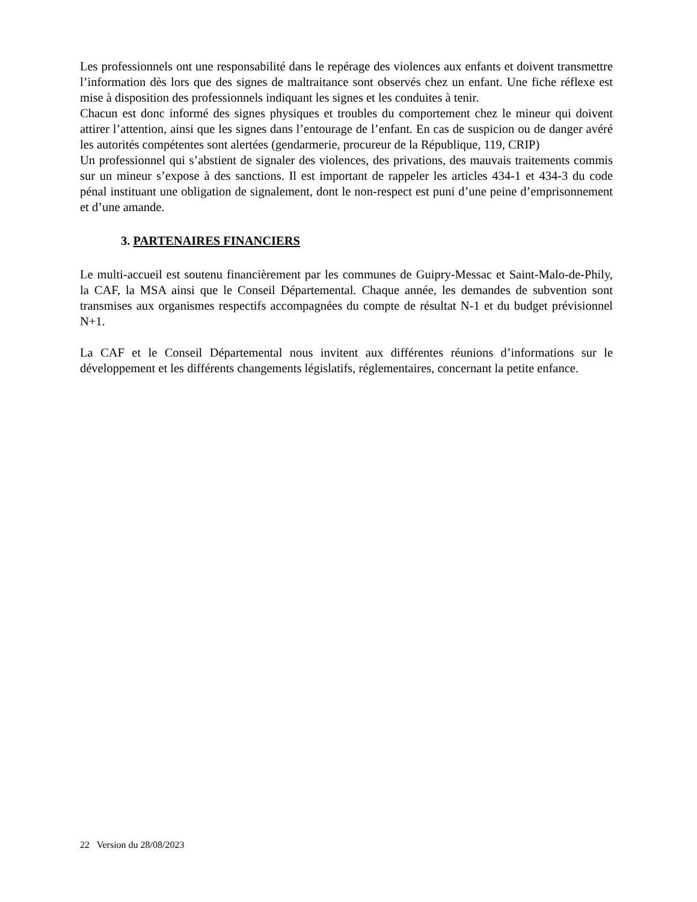Les professionnels ont une responsabilité dans le repérage des violences aux enfants et doivent transmettre l’information dès lors que des signes de maltraitance sont observés chez un enfant. Une fiche réflexe est mise à disposition des professionnels indiquant les signes et les conduites à tenir.
Chacun est donc informé des signes physiques et troubles du comportement chez le mineur qui doivent attirer l’attention, ainsi que les signes dans l’entourage de l’enfant. En cas de suspicion ou de danger avéré les autorités compétentes sont alertées (gendarmerie, procureur de la République, 119, CRIP)
Un professionnel qui s’abstient de signaler des violences, des privations, des mauvais traitements commis sur un mineur s’expose à des sanctions. Il est important de rappeler les articles 434-1 et 434-3 du code pénal instituant une obligation de signalement, dont le non-respect est puni d’une peine d’emprisonnement et d’une amande.
3. PARTENAIRES FINANCIERS
Le multi-accueil est soutenu financièrement par les communes de Guipry-Messac et Saint-Malo-de-Phily, la CAF, la MSA ainsi que le Conseil Départemental. Chaque année, les demandes de subvention sont transmises aux organismes respectifs accompagnées du compte de résultat N-1 et du budget prévisionnel N+1.
La CAF et le Conseil Départemental nous invitent aux différentes réunions d’informations sur le développement et les différents changements législatifs, réglementaires, concernant la petite enfance.
22 Version du 28/08/2023